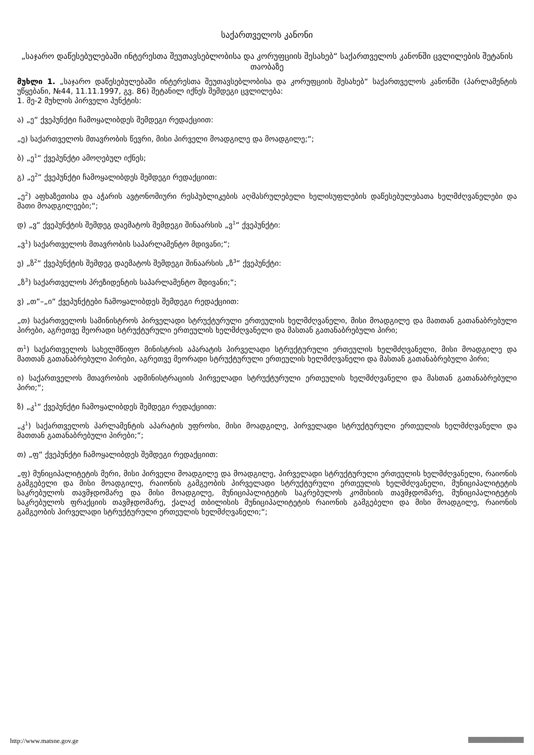საქართველოს კანონი
„საჯარო დაწესებულებაში ინტერესთა შეუთავსებლობისა და კორუფციის შესახებ“ საქართველოს კანონში ცვლილების შეტანის თაობაზე
მუხლი 1. „საჯარო დაწესებულებაში ინტერესთა შეუთავსებლობისა და კორუფციის შესახებ“ საქართველოს კანონში (პარლამენტის უწყებანი, №44, 11.11.1997, გვ. 86) შეტანილ იქნეს შემდეგი ცვლილება:
1. მე-2 მუხლის პირველი პუნქტის:
ა) „ე“ ქვეპუნქტი ჩამოყალიბდეს შემდეგი რედაქციით:
„ე) საქართველოს მთავრობის წევრი, მისი პირველი მოადგილე და მოადგილე;“;
ბ) „ე<sup>1</sup>“ ქვეპუნქტი ამოღებულ იქნეს;
გ) „ე<sup>2</sup>“ ქვეპუნქტი ჩამოყალიბდეს შემდეგი რედაქციით:
„ე<sup>2</sup>) აფხაზეთისა და აჭარის ავტონომიური რესპუბლიკების აღმასრულებელი ხელისუფლების დაწესებულებათა ხელმძღვანელები და მათი მოადგილეები;“;
დ) „ვ“ ქვეპუნქტის შემდეგ დაემატოს შემდეგი შინაარსის „ვ<sup>1</sup>“ ქვეპუნქტი:
„ვ<sup>1</sup>) საქართველოს მთავრობის საპარლამენტო მდივანი;“;
ე) „ზ<sup>2</sup>“ ქვეპუნქტის შემდეგ დაემატოს შემდეგი შინაარსის „ზ<sup>3</sup>“ ქვეპუნქტი:
„ზ<sup>3</sup>) საქართველოს პრეზიდენტის საპარლამენტო მდივანი;“;
ვ) „თ“–„ი“ ქვეპუნქტები ჩამოყალიბდეს შემდეგი რედაქციით:
„თ) საქართველოს სამინისტროს პირველადი სტრუქტურული ერთეულის ხელმძღვანელი, მისი მოადგილე და მათთან გათანაბრებული პირები, აგრეთვე მეორადი სტრუქტურული ერთეულის ხელმძღვანელი და მასთან გათანაბრებული პირი;
თ<sup>1</sup>) საქართველოს სახელმწიფო მინისტრის აპარატის პირველადი სტრუქტურული ერთეულის ხელმძღვანელი, მისი მოადგილე და მათთან გათანაბრებული პირები, აგრეთვე მეორადი სტრუქტურული ერთეულის ხელმძღვანელი და მასთან გათანაბრებული პირი;
ი) საქართველოს მთავრობის ადმინისტრაციის პირველადი სტრუქტურული ერთეულის ხელმძღვანელი და მასთან გათანაბრებული პირი;“;
ზ) „კ<sup>1</sup>“ ქვეპუნქტი ჩამოყალიბდეს შემდეგი რედაქციით:
„კ<sup>1</sup>) საქართველოს პარლამენტის აპარატის უფროსი, მისი მოადგილე, პირველადი სტრუქტურული ერთეულის ხელმძღვანელი და მათთან გათანაბრებული პირები;“;
თ) „ფ“ ქვეპუნქტი ჩამოყალიბდეს შემდეგი რედაქციით:
„ფ) მუნიციპალიტეტის მერი, მისი პირველი მოადგილე და მოადგილე, პირველადი სტრუქტურული ერთეულის ხელმძღვანელი, რაიონის გამგებელი და მისი მოადგილე, რაიონის გამგეობის პირველადი სტრუქტურული ერთეულის ხელმძღვანელი, მუნიციპალიტეტის საკრებულოს თავმჯდომარე და მისი მოადგილე, მუნიციპალიტეტის საკრებულოს კომისიის თავმჯდომარე, მუნიციპალიტეტის საკრებულოს ფრაქციის თავმჯდომარე, ქალაქ თბილისის მუნიციპალიტეტის რაიონის გამგებელი და მისი მოადგილე, რაიონის გამგეობის პირველადი სტრუქტურული ერთეულის ხელმძღვანელი;“;
http://www.matsne.gov.ge